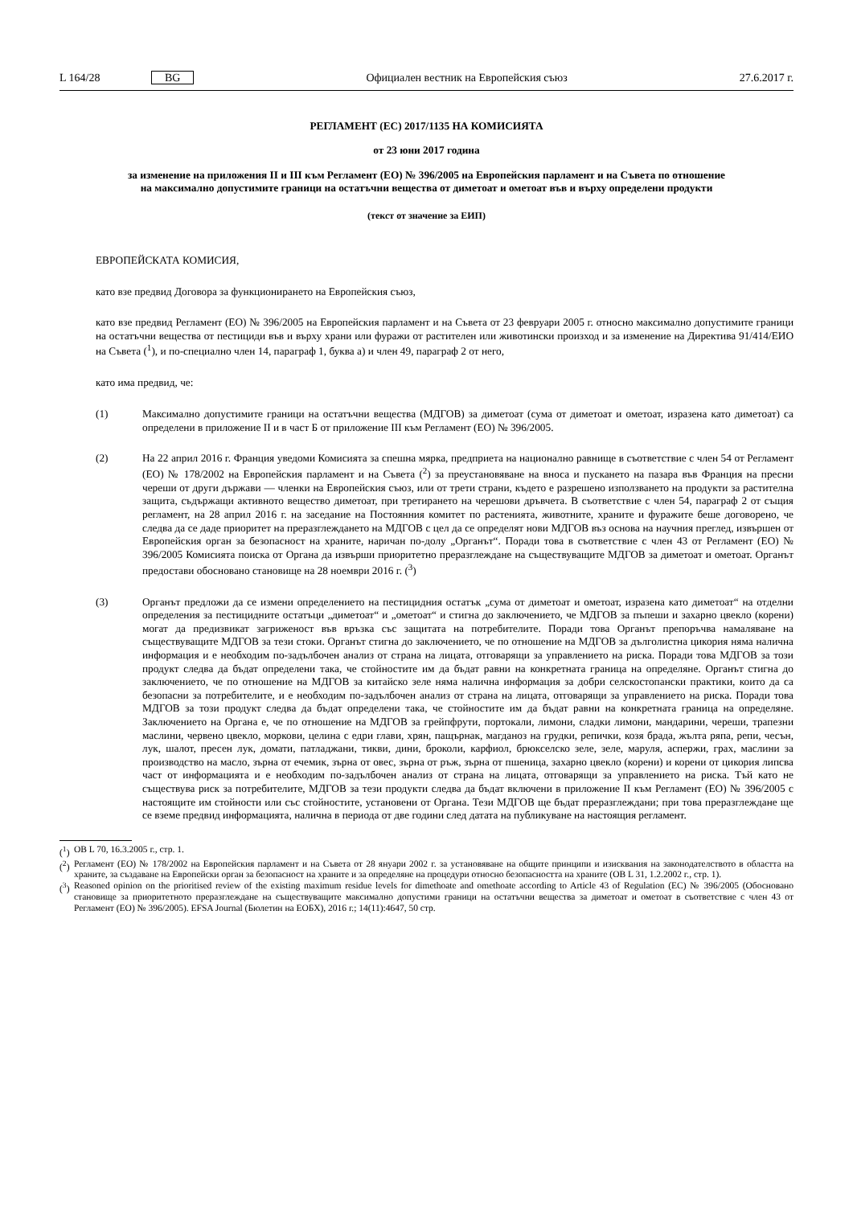L 164/28 BG Официален вестник на Европейския съюз 27.6.2017 г.
РЕГЛАМЕНТ (ЕС) 2017/1135 НА КОМИСИЯТА
от 23 юни 2017 година
за изменение на приложения II и III към Регламент (ЕО) № 396/2005 на Европейския парламент и на Съвета по отношение на максимално допустимите граници на остатъчни вещества от диметоат и ометоат във и върху определени продукти
(текст от значение за ЕИП)
ЕВРОПЕЙСКАТА КОМИСИЯ,
като взе предвид Договора за функционирането на Европейския съюз,
като взе предвид Регламент (ЕО) № 396/2005 на Европейския парламент и на Съвета от 23 февруари 2005 г. относно максимално допустимите граници на остатъчни вещества от пестициди във и върху храни или фуражи от растителен или животински произход и за изменение на Директива 91/414/ЕИО на Съвета (<sup>1</sup>), и по-специално член 14, параграф 1, буква а) и член 49, параграф 2 от него,
като има предвид, че:
(1) Максимално допустимите граници на остатъчни вещества (МДГОВ) за диметоат (сума от диметоат и ометоат, изразена като диметоат) са определени в приложение II и в част Б от приложение III към Регламент (ЕО) № 396/2005.
(2) На 22 април 2016 г. Франция уведоми Комисията за спешна мярка, предприета на национално равнище в съответствие с член 54 от Регламент (ЕО) № 178/2002 на Европейския парламент и на Съвета (<sup>2</sup>) за преустановяване на вноса и пускането на пазара във Франция на пресни череши от други държави — членки на Европейския съюз, или от трети страни, където е разрешено използването на продукти за растителна защита, съдържащи активното вещество диметоат, при третирането на черешови дръвчета. В съответствие с член 54, параграф 2 от същия регламент, на 28 април 2016 г. на заседание на Постоянния комитет по растенията, животните, храните и фуражите беше договорено, че следва да се даде приоритет на преразглеждането на МДГОВ с цел да се определят нови МДГОВ въз основа на научния преглед, извършен от Европейския орган за безопасност на храните, наричан по-долу „Органът“. Поради това в съответствие с член 43 от Регламент (ЕО) № 396/2005 Комисията поиска от Органа да извърши приоритетно преразглеждане на съществуващите МДГОВ за диметоат и ометоат. Органът предостави обосновано становище на 28 ноември 2016 г. (<sup>3</sup>)
(3) Органът предложи да се измени определението на пестицидния остатък „сума от диметоат и ометоат, изразена като диметоат“ на отделни определения за пестицидните остатъци „диметоат“ и „ометоат“ и стигна до заключението, че МДГОВ за пъпеши и захарно цвекло (корени) могат да предизвикат загриженост във връзка със защитата на потребителите. Поради това Органът препоръчва намаляване на съществуващите МДГОВ за тези стоки. Органът стигна до заключението, че по отношение на МДГОВ за дълголистна цикория няма налична информация и е необходим по-задълбочен анализ от страна на лицата, отговарящи за управлението на риска. Поради това МДГОВ за този продукт следва да бъдат определени така, че стойностите им да бъдат равни на конкретната граница на определяне. Органът стигна до заключението, че по отношение на МДГОВ за китайско зеле няма налична информация за добри селскостопански практики, които да са безопасни за потребителите, и е необходим по-задълбочен анализ от страна на лицата, отговарящи за управлението на риска. Поради това МДГОВ за този продукт следва да бъдат определени така, че стойностите им да бъдат равни на конкретната граница на определяне. Заключението на Органа е, че по отношение на МДГОВ за грейпфрути, портокали, лимони, сладки лимони, мандарини, череши, трапезни маслини, червено цвекло, моркови, целина с едри глави, хрян, пащърнак, магданоз на грудки, репички, козя брада, жълта ряпа, репи, чесън, лук, шалот, пресен лук, домати, патладжани, тикви, дини, броколи, карфиол, брюкселско зеле, зеле, маруля, аспержи, грах, маслини за производство на масло, зърна от ечемик, зърна от овес, зърна от ръж, зърна от пшеница, захарно цвекло (корени) и корени от цикория липсва част от информацията и е необходим по-задълбочен анализ от страна на лицата, отговарящи за управлението на риска. Тъй като не съществува риск за потребителите, МДГОВ за тези продукти следва да бъдат включени в приложение II към Регламент (ЕО) № 396/2005 с настоящите им стойности или със стойностите, установени от Органа. Тези МДГОВ ще бъдат преразглеждани; при това преразглеждане ще се вземе предвид информацията, налична в периода от две години след датата на публикуване на настоящия регламент.
(<sup>1</sup>) ОВ L 70, 16.3.2005 г., стр. 1.
(<sup>2</sup>) Регламент (ЕО) № 178/2002 на Европейския парламент и на Съвета от 28 януари 2002 г. за установяване на общите принципи и изисквания на законодателството в областта на храните, за създаване на Европейски орган за безопасност на храните и за определяне на процедури относно безопасността на храните (ОВ L 31, 1.2.2002 г., стр. 1).
(<sup>3</sup>) Reasoned opinion on the prioritised review of the existing maximum residue levels for dimethoate and omethoate according to Article 43 of Regulation (EC) № 396/2005 (Обосновано становище за приоритетното преразглеждане на съществуващите максимално допустими граници на остатъчни вещества за диметоат и ометоат в съответствие с член 43 от Регламент (ЕО) № 396/2005). EFSA Journal (Бюлетин на ЕОБХ), 2016 г.; 14(11):4647, 50 стр.